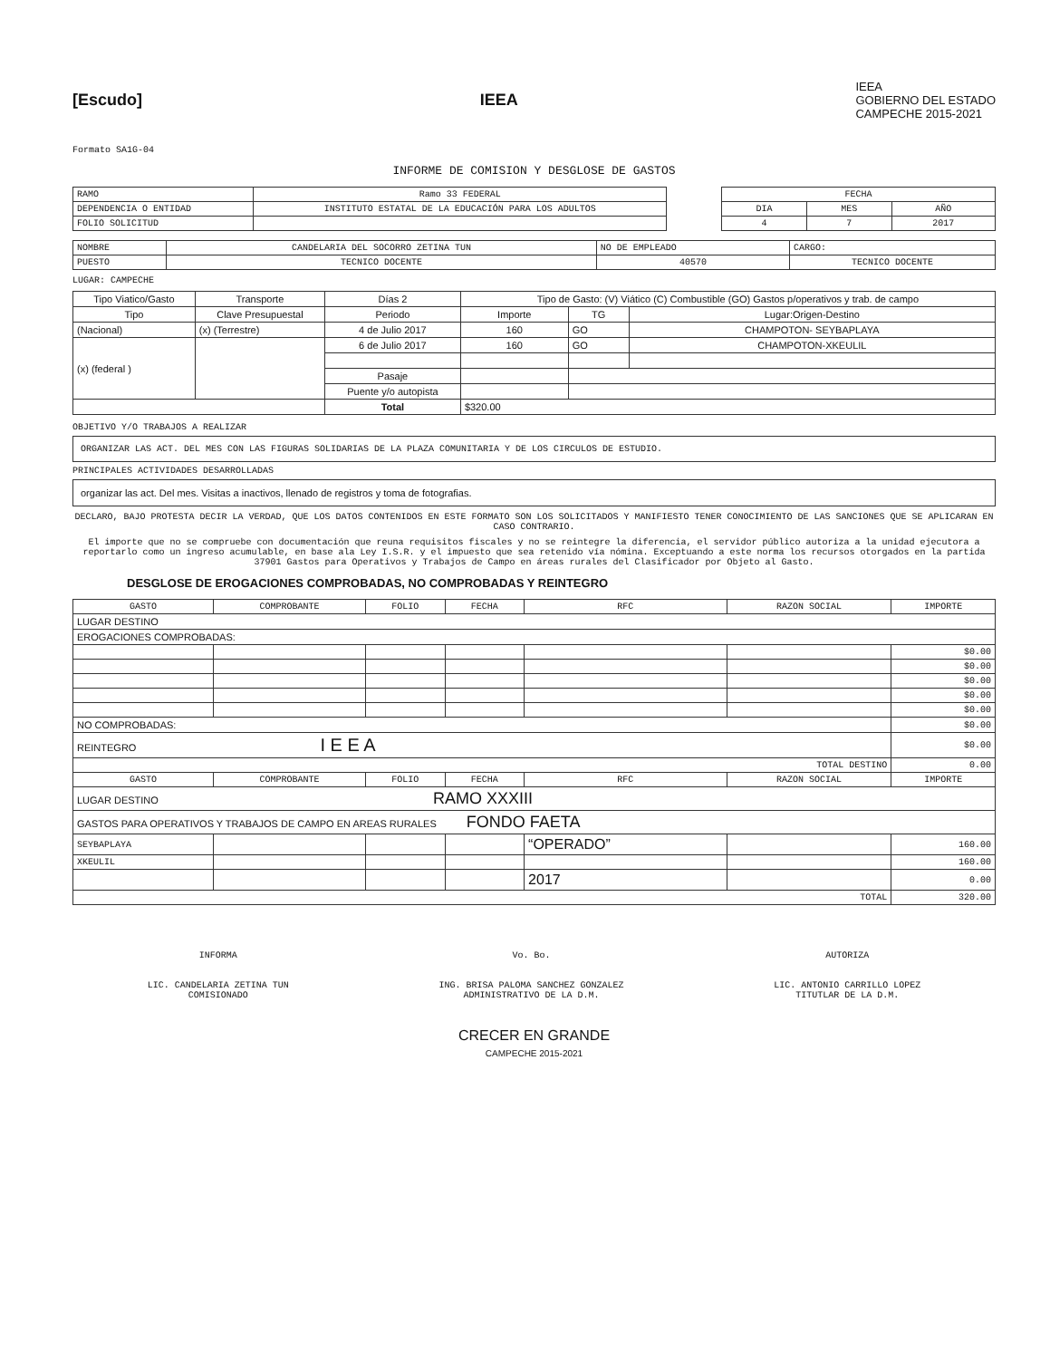[Escudo] IEEA
IEEA
GOBIERNO DEL ESTADO
CAMPECHE 2015-2021
Formato SA1G-04
INFORME DE COMISION Y DESGLOSE DE GASTOS
| RAMO | Ramo 33 FEDERAL |
| DEPENDENCIA O ENTIDAD | INSTITUTO ESTATAL DE LA EDUCACIÓN PARA LOS ADULTOS |
| FOLIO SOLICITUD | |
| FECHA | | |
| --- | --- | --- |
| DIA | MES | AÑO |
| 4 | 7 | 2017 |
| NOMBRE | CANDELARIA DEL SOCORRO ZETINA TUN | NO DE EMPLEADO | CARGO: |
| PUESTO | TECNICO DOCENTE | 40570 | TECNICO DOCENTE |
LUGAR: CAMPECHE
| Tipo Viatico/Gasto | | Transporte | Días 2 | Tipo de Gasto: (V) Viático (C) Combustible (GO) Gastos p/operativos y trab. de campo | | |
| --- | --- | --- | --- | --- | --- | --- |
| Tipo | Clave Presupuestal | | Periodo | Importe | TG | Lugar:Origen-Destino |
| (Nacional) | (x) (Terrestre) | | 4 de Julio 2017 | 160 | GO | CHAMPOTON- SEYBAPLAYA |
| (x) (federal ) | | | 6 de Julio 2017 | 160 | GO | CHAMPOTON-XKEULIL |
| | | | Pasaje | | | |
| | | | Puente y/o autopista | | | |
| | | | Total | $320.00 | | |
OBJETIVO Y/O TRABAJOS A REALIZAR
ORGANIZAR LAS ACT. DEL MES CON LAS FIGURAS SOLIDARIAS DE LA PLAZA COMUNITARIA Y DE LOS CIRCULOS DE ESTUDIO.
PRINCIPALES ACTIVIDADES DESARROLLADAS
organizar las act. Del mes. Visitas a inactivos, llenado de registros y toma de fotografias.
DECLARO, BAJO PROTESTA DECIR LA VERDAD, QUE LOS DATOS CONTENIDOS EN ESTE FORMATO SON LOS SOLICITADOS Y MANIFIESTO TENER CONOCIMIENTO DE LAS SANCIONES QUE SE APLICARAN EN CASO CONTRARIO.
El importe que no se compruebe con documentación que reuna requisitos fiscales y no se reintegre la diferencia, el servidor público autoriza a la unidad ejecutora a reportarlo como un ingreso acumulable, en base ala Ley I.S.R. y el impuesto que sea retenido vía nómina. Exceptuando a este norma los recursos otorgados en la partida 37901 Gastos para Operativos y Trabajos de Campo en áreas rurales del Clasificador por Objeto al Gasto.
DESGLOSE DE EROGACIONES COMPROBADAS, NO COMPROBADAS Y REINTEGRO
| GASTO | COMPROBANTE | FOLIO | FECHA | RFC | RAZON SOCIAL | IMPORTE |
| --- | --- | --- | --- | --- | --- | --- |
| LUGAR DESTINO | | | | | | |
| EROGACIONES COMPROBADAS: | | | | | | |
| | | | | | | $0.00 |
| | | | | | | $0.00 |
| | | | | | | $0.00 |
| | | | | | | $0.00 |
| | | | | | | $0.00 |
| NO COMPROBADAS: | | | | | | $0.00 |
| REINTEGRO I E E A | | | | | | $0.00 |
| TOTAL DESTINO | | | | | | 0.00 |
| GASTO | COMPROBANTE | FOLIO | FECHA | RFC | RAZON SOCIAL | IMPORTE |
| LUGAR DESTINO RAMO XXXIII | | | | | | |
| GASTOS PARA OPERATIVOS Y TRABAJOS DE CAMPO EN AREAS RURALES FONDO FAETA | | | | | | |
| SEYBAPLAYA | | | | “OPERADO” | | 160.00 |
| XKEULIL | | | | | | 160.00 |
| | | | | 2017 | | 0.00 |
| TOTAL | | | | | | 320.00 |
INFORMA
LIC. CANDELARIA ZETINA TUN
COMISIONADO
Vo. Bo.
ING. BRISA PALOMA SANCHEZ GONZALEZ
ADMINISTRATIVO DE LA D.M.
AUTORIZA
LIC. ANTONIO CARRILLO LOPEZ
TITUTLAR DE LA D.M.
CRECER EN GRANDE
CAMPECHE 2015-2021